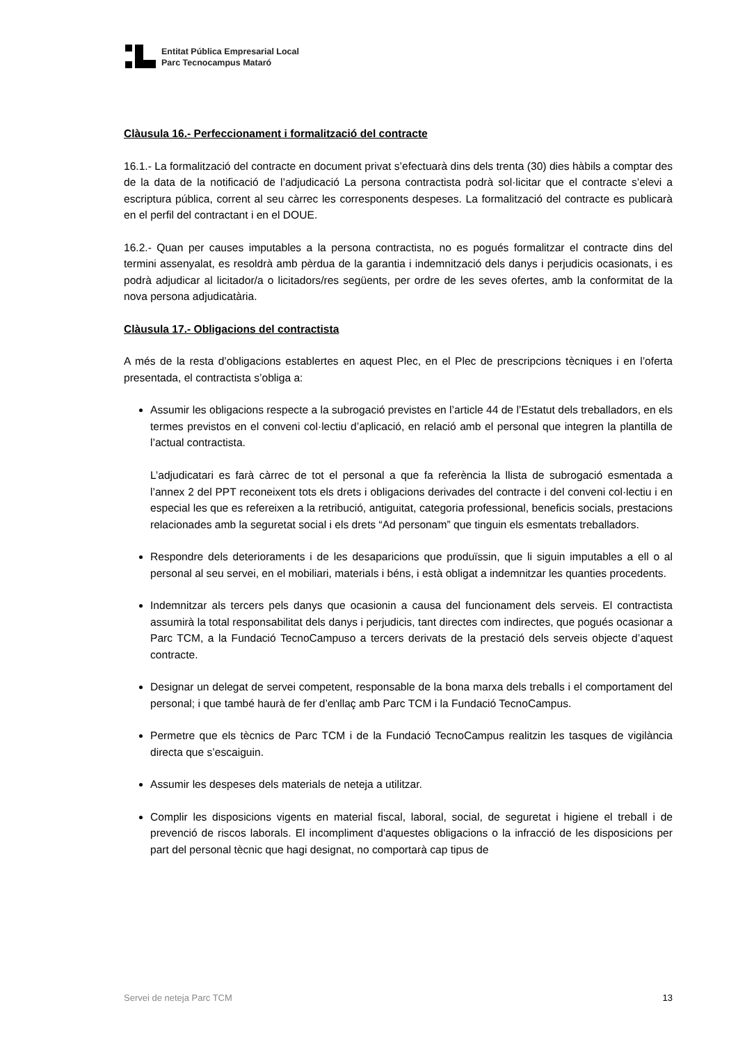Entitat Pública Empresarial Local
Parc Tecnocampus Mataró
Clàusula 16.- Perfeccionament i formalització del contracte
16.1.- La formalització del contracte en document privat s’efectuarà dins dels trenta (30) dies hàbils a comptar des de la data de la notificació de l’adjudicació La persona contractista podrà sol·licitar que el contracte s’elevi a escriptura pública, corrent al seu càrrec les corresponents despeses. La formalització del contracte es publicarà en el perfil del contractant i en el DOUE.
16.2.- Quan per causes imputables a la persona contractista, no es pogués formalitzar el contracte dins del termini assenyalat, es resoldrà amb pèrdua de la garantia i indemnització dels danys i perjudicis ocasionats, i es podrà adjudicar al licitador/a o licitadors/res següents, per ordre de les seves ofertes, amb la conformitat de la nova persona adjudicatària.
Clàusula 17.- Obligacions del contractista
A més de la resta d’obligacions establertes en aquest Plec, en el Plec de prescripcions tècniques i en l’oferta presentada, el contractista s’obliga a:
Assumir les obligacions respecte a la subrogació previstes en l’article 44 de l’Estatut dels treballadors, en els termes previstos en el conveni col·lectiu d’aplicació, en relació amb el personal que integren la plantilla de l’actual contractista.
L’adjudicatari es farà càrrec de tot el personal a que fa referència la llista de subrogació esmentada a l’annex 2 del PPT reconeixent tots els drets i obligacions derivades del contracte i del conveni col·lectiu i en especial les que es refereixen a la retribució, antiguitat, categoria professional, beneficis socials, prestacions relacionades amb la seguretat social i els drets “Ad personam” que tinguin els esmentats treballadors.
Respondre dels deterioraments i de les desaparicions que produïssin, que li siguin imputables a ell o al personal al seu servei, en el mobiliari, materials i béns, i està obligat a indemnitzar les quanties procedents.
Indemnitzar als tercers pels danys que ocasionin a causa del funcionament dels serveis. El contractista assumirà la total responsabilitat dels danys i perjudicis, tant directes com indirectes, que pogués ocasionar a Parc TCM, a la Fundació TecnoCampuso a tercers derivats de la prestació dels serveis objecte d’aquest contracte.
Designar un delegat de servei competent, responsable de la bona marxa dels treballs i el comportament del personal; i que també haurà de fer d’enllaç amb Parc TCM i la Fundació TecnoCampus.
Permetre que els tècnics de Parc TCM i de la Fundació TecnoCampus realitzin les tasques de vigilància directa que s’escaiguin.
Assumir les despeses dels materials de neteja a utilitzar.
Complir les disposicions vigents en material fiscal, laboral, social, de seguretat i higiene el treball i de prevenció de riscos laborals. El incompliment d'aquestes obligacions o la infracció de les disposicions per part del personal tècnic que hagi designat, no comportarà cap tipus de
Servei de neteja Parc TCM 13